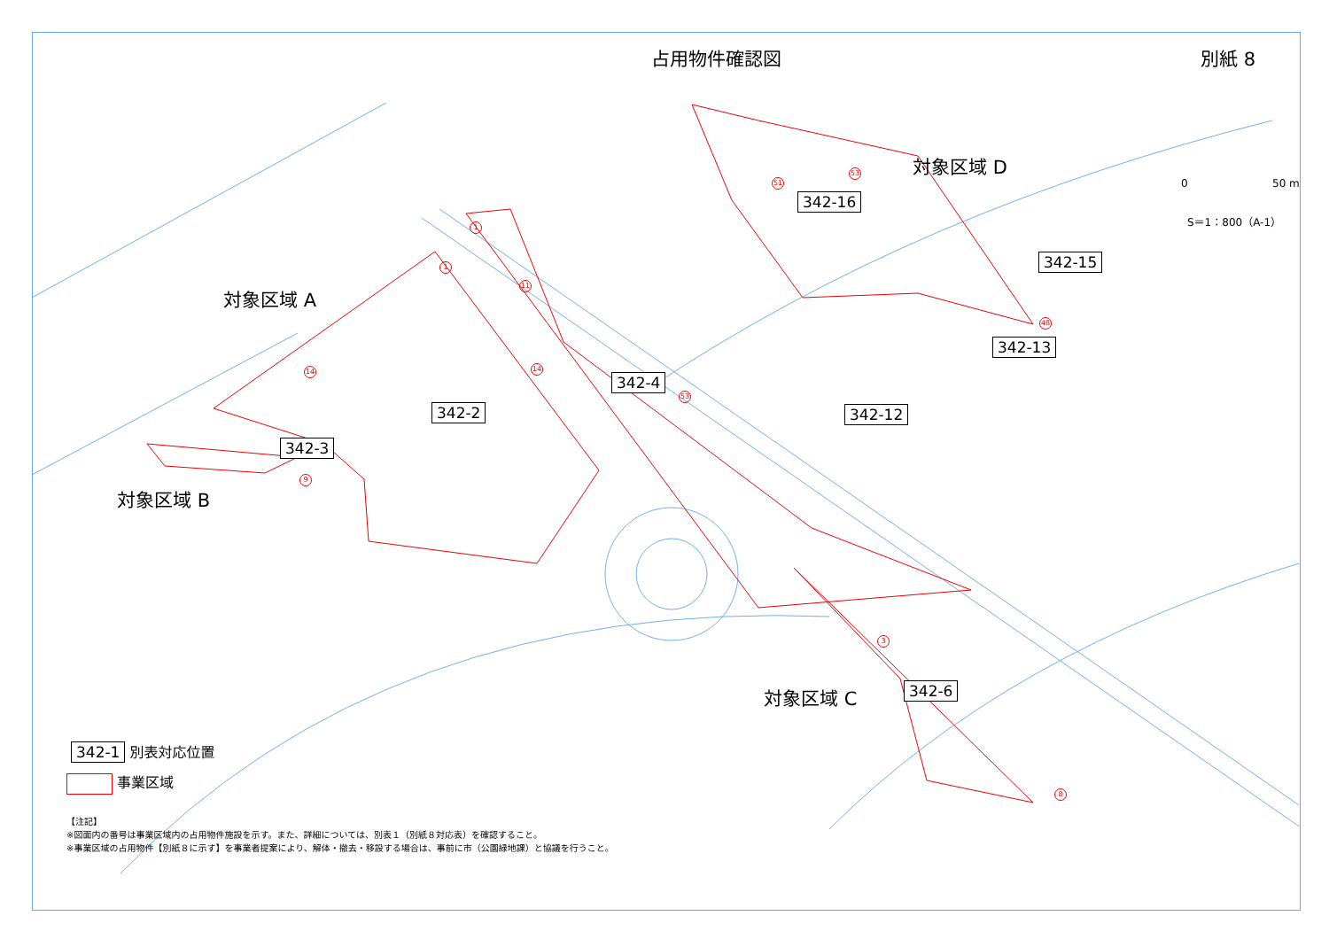占用物件確認図 別紙 8
対象区域 D
0 50 m
S＝1：800（A-1）
対象区域 A
対象区域 B
対象区域 C
342-16
342-15
342-13
342-4
342-2 342-12
342-3
342-6
1
1
11
14
14
53
9
53
51
48
3
8
342-1 別表対応位置
事業区域
【注記】
※図面内の番号は事業区域内の占用物件施設を示す。また、詳細については、別表１（別紙８対応表）を確認すること。
※事業区域の占用物件【別紙８に示す】を事業者提案により、解体・撤去・移設する場合は、事前に市（公園緑地課）と協議を行うこと。